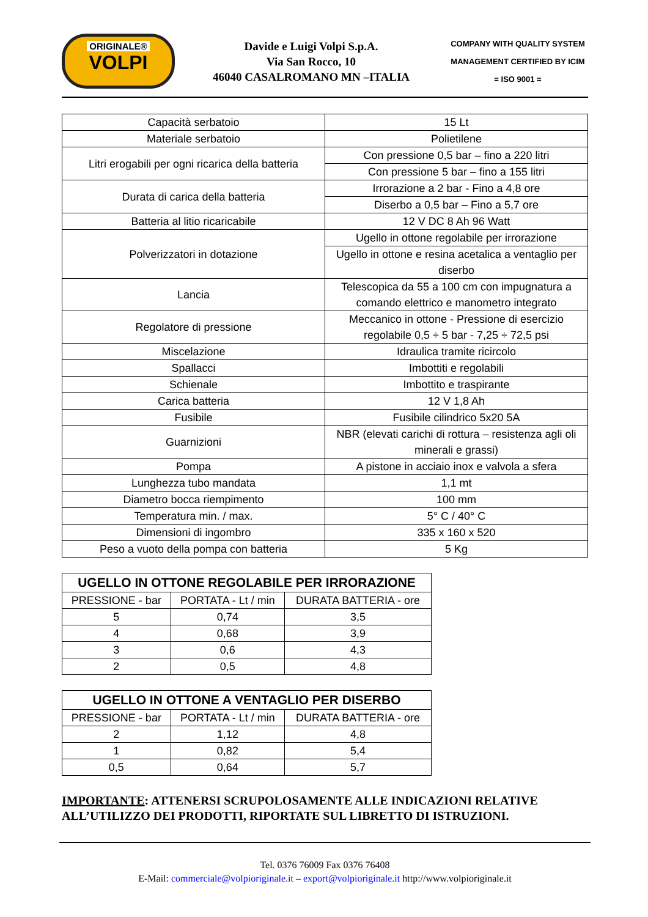ORIGINALE®
VOLPI
Davide e Luigi Volpi S.p.A.
Via San Rocco, 10
46040 CASALROMANO MN –ITALIA
COMPANY WITH QUALITY SYSTEM
MANAGEMENT CERTIFIED BY ICIM
= ISO 9001 =
| Capacità serbatoio | 15 Lt |
| Materiale serbatoio | Polietilene |
| Litri erogabili per ogni ricarica della batteria | Con pressione 0,5 bar – fino a 220 litri |
| | Con pressione 5 bar – fino a 155 litri |
| Durata di carica della batteria | Irrorazione a 2 bar - Fino a 4,8 ore |
| | Diserbo a 0,5 bar – Fino a 5,7 ore |
| Batteria al litio ricaricabile | 12 V DC 8 Ah 96 Watt |
| Polverizzatori in dotazione | Ugello in ottone regolabile per irrorazione |
| | Ugello in ottone e resina acetalica a ventaglio per diserbo |
| Lancia | Telescopica da 55 a 100 cm con impugnatura a comando elettrico e manometro integrato |
| Regolatore di pressione | Meccanico in ottone - Pressione di esercizio regolabile 0,5 ÷ 5 bar - 7,25 ÷ 72,5 psi |
| Miscelazione | Idraulica tramite ricircolo |
| Spallacci | Imbottiti e regolabili |
| Schienale | Imbottito e traspirante |
| Carica batteria | 12 V 1,8 Ah |
| Fusibile | Fusibile cilindrico 5x20 5A |
| Guarnizioni | NBR (elevati carichi di rottura – resistenza agli oli minerali e grassi) |
| Pompa | A pistone in acciaio inox e valvola a sfera |
| Lunghezza tubo mandata | 1,1 mt |
| Diametro bocca riempimento | 100 mm |
| Temperatura min. / max. | 5° C / 40° C |
| Dimensioni di ingombro | 335 x 160 x 520 |
| Peso a vuoto della pompa con batteria | 5 Kg |
| UGELLO IN OTTONE REGOLABILE PER IRRORAZIONE | | |
| --- | --- | --- |
| PRESSIONE - bar | PORTATA - Lt / min | DURATA BATTERIA - ore |
| 5 | 0,74 | 3,5 |
| 4 | 0,68 | 3,9 |
| 3 | 0,6 | 4,3 |
| 2 | 0,5 | 4,8 |
| UGELLO IN OTTONE A VENTAGLIO PER DISERBO | | |
| --- | --- | --- |
| PRESSIONE - bar | PORTATA - Lt / min | DURATA BATTERIA - ore |
| 2 | 1,12 | 4,8 |
| 1 | 0,82 | 5,4 |
| 0,5 | 0,64 | 5,7 |
IMPORTANTE: ATTENERSI SCRUPOLOSAMENTE ALLE INDICAZIONI RELATIVE ALL’UTILIZZO DEI PRODOTTI, RIPORTATE SUL LIBRETTO DI ISTRUZIONI.
Tel. 0376 76009 Fax 0376 76408
E-Mail: commerciale@volpioriginale.it – export@volpioriginale.it http://www.volpioriginale.it